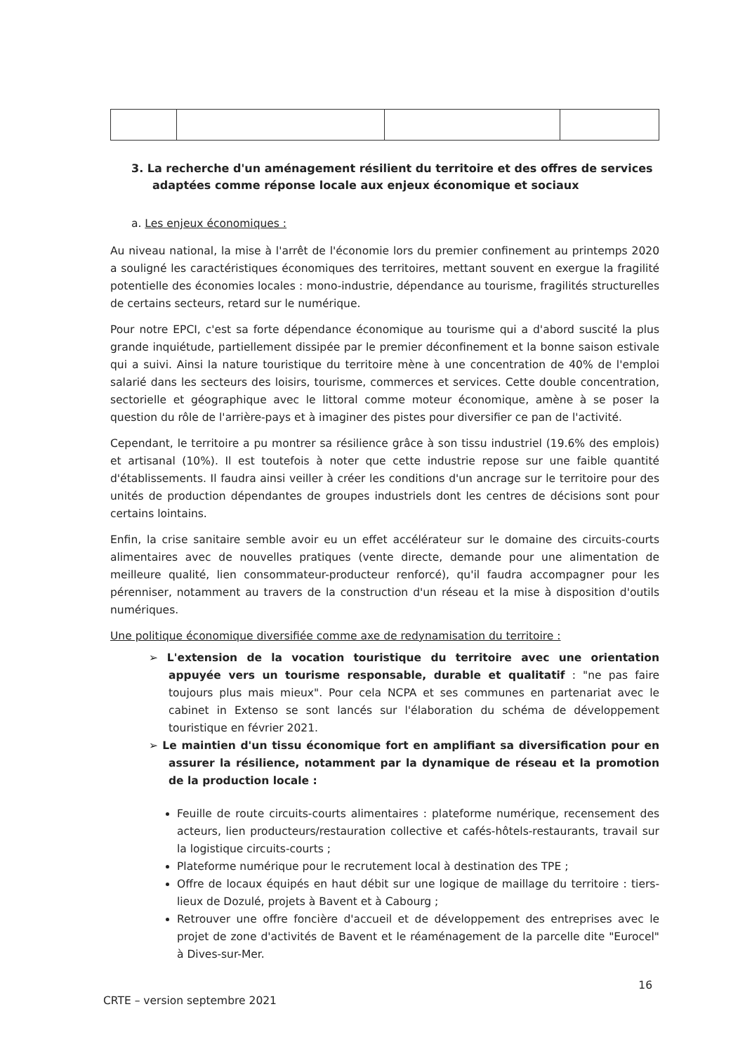3. La recherche d'un aménagement résilient du territoire et des offres de services adaptées comme réponse locale aux enjeux économique et sociaux
a. Les enjeux économiques :
Au niveau national, la mise à l'arrêt de l'économie lors du premier confinement au printemps 2020 a souligné les caractéristiques économiques des territoires, mettant souvent en exergue la fragilité potentielle des économies locales : mono-industrie, dépendance au tourisme, fragilités structurelles de certains secteurs, retard sur le numérique.
Pour notre EPCI, c'est sa forte dépendance économique au tourisme qui a d'abord suscité la plus grande inquiétude, partiellement dissipée par le premier déconfinement et la bonne saison estivale qui a suivi. Ainsi la nature touristique du territoire mène à une concentration de 40% de l'emploi salarié dans les secteurs des loisirs, tourisme, commerces et services. Cette double concentration, sectorielle et géographique avec le littoral comme moteur économique, amène à se poser la question du rôle de l'arrière-pays et à imaginer des pistes pour diversifier ce pan de l'activité.
Cependant, le territoire a pu montrer sa résilience grâce à son tissu industriel (19.6% des emplois) et artisanal (10%). Il est toutefois à noter que cette industrie repose sur une faible quantité d'établissements. Il faudra ainsi veiller à créer les conditions d'un ancrage sur le territoire pour des unités de production dépendantes de groupes industriels dont les centres de décisions sont pour certains lointains.
Enfin, la crise sanitaire semble avoir eu un effet accélérateur sur le domaine des circuits-courts alimentaires avec de nouvelles pratiques (vente directe, demande pour une alimentation de meilleure qualité, lien consommateur-producteur renforcé), qu'il faudra accompagner pour les pérenniser, notamment au travers de la construction d'un réseau et la mise à disposition d'outils numériques.
Une politique économique diversifiée comme axe de redynamisation du territoire :
➢ L'extension de la vocation touristique du territoire avec une orientation appuyée vers un tourisme responsable, durable et qualitatif : "ne pas faire toujours plus mais mieux". Pour cela NCPA et ses communes en partenariat avec le cabinet in Extenso se sont lancés sur l'élaboration du schéma de développement touristique en février 2021.
➢ Le maintien d'un tissu économique fort en amplifiant sa diversification pour en assurer la résilience, notamment par la dynamique de réseau et la promotion de la production locale :
Feuille de route circuits-courts alimentaires : plateforme numérique, recensement des acteurs, lien producteurs/restauration collective et cafés-hôtels-restaurants, travail sur la logistique circuits-courts ;
Plateforme numérique pour le recrutement local à destination des TPE ;
Offre de locaux équipés en haut débit sur une logique de maillage du territoire : tiers-lieux de Dozulé, projets à Bavent et à Cabourg ;
Retrouver une offre foncière d'accueil et de développement des entreprises avec le projet de zone d'activités de Bavent et le réaménagement de la parcelle dite "Eurocel" à Dives-sur-Mer.
CRTE – version septembre 2021 16